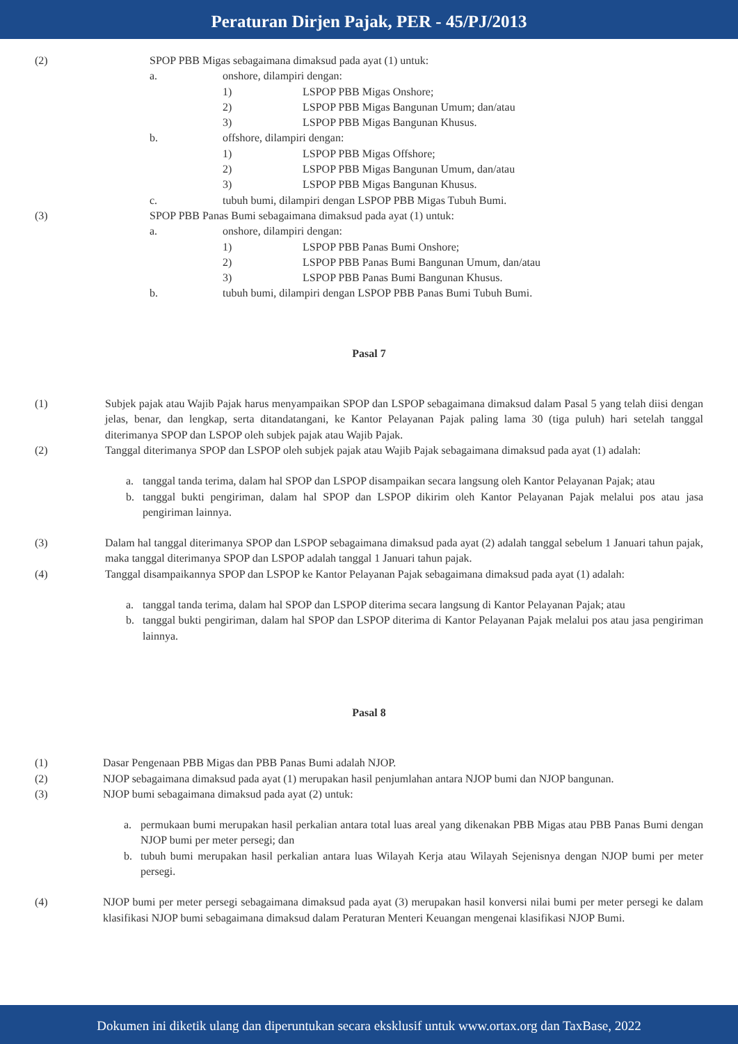Peraturan Dirjen Pajak, PER - 45/PJ/2013
(2) SPOP PBB Migas sebagaimana dimaksud pada ayat (1) untuk:
a. onshore, dilampiri dengan:
1) LSPOP PBB Migas Onshore;
2) LSPOP PBB Migas Bangunan Umum; dan/atau
3) LSPOP PBB Migas Bangunan Khusus.
b. offshore, dilampiri dengan:
1) LSPOP PBB Migas Offshore;
2) LSPOP PBB Migas Bangunan Umum, dan/atau
3) LSPOP PBB Migas Bangunan Khusus.
c. tubuh bumi, dilampiri dengan LSPOP PBB Migas Tubuh Bumi.
(3) SPOP PBB Panas Bumi sebagaimana dimaksud pada ayat (1) untuk:
a. onshore, dilampiri dengan:
1) LSPOP PBB Panas Bumi Onshore;
2) LSPOP PBB Panas Bumi Bangunan Umum, dan/atau
3) LSPOP PBB Panas Bumi Bangunan Khusus.
b. tubuh bumi, dilampiri dengan LSPOP PBB Panas Bumi Tubuh Bumi.
Pasal 7
(1) Subjek pajak atau Wajib Pajak harus menyampaikan SPOP dan LSPOP sebagaimana dimaksud dalam Pasal 5 yang telah diisi dengan jelas, benar, dan lengkap, serta ditandatangani, ke Kantor Pelayanan Pajak paling lama 30 (tiga puluh) hari setelah tanggal diterimanya SPOP dan LSPOP oleh subjek pajak atau Wajib Pajak.
(2) Tanggal diterimanya SPOP dan LSPOP oleh subjek pajak atau Wajib Pajak sebagaimana dimaksud pada ayat (1) adalah:
a. tanggal tanda terima, dalam hal SPOP dan LSPOP disampaikan secara langsung oleh Kantor Pelayanan Pajak; atau
b. tanggal bukti pengiriman, dalam hal SPOP dan LSPOP dikirim oleh Kantor Pelayanan Pajak melalui pos atau jasa pengiriman lainnya.
(3) Dalam hal tanggal diterimanya SPOP dan LSPOP sebagaimana dimaksud pada ayat (2) adalah tanggal sebelum 1 Januari tahun pajak, maka tanggal diterimanya SPOP dan LSPOP adalah tanggal 1 Januari tahun pajak.
(4) Tanggal disampaikannya SPOP dan LSPOP ke Kantor Pelayanan Pajak sebagaimana dimaksud pada ayat (1) adalah:
a. tanggal tanda terima, dalam hal SPOP dan LSPOP diterima secara langsung di Kantor Pelayanan Pajak; atau
b. tanggal bukti pengiriman, dalam hal SPOP dan LSPOP diterima di Kantor Pelayanan Pajak melalui pos atau jasa pengiriman lainnya.
Pasal 8
(1) Dasar Pengenaan PBB Migas dan PBB Panas Bumi adalah NJOP.
(2) NJOP sebagaimana dimaksud pada ayat (1) merupakan hasil penjumlahan antara NJOP bumi dan NJOP bangunan.
(3) NJOP bumi sebagaimana dimaksud pada ayat (2) untuk:
a. permukaan bumi merupakan hasil perkalian antara total luas areal yang dikenakan PBB Migas atau PBB Panas Bumi dengan NJOP bumi per meter persegi; dan
b. tubuh bumi merupakan hasil perkalian antara luas Wilayah Kerja atau Wilayah Sejenisnya dengan NJOP bumi per meter persegi.
(4) NJOP bumi per meter persegi sebagaimana dimaksud pada ayat (3) merupakan hasil konversi nilai bumi per meter persegi ke dalam klasifikasi NJOP bumi sebagaimana dimaksud dalam Peraturan Menteri Keuangan mengenai klasifikasi NJOP Bumi.
Dokumen ini diketik ulang dan diperuntukan secara eksklusif untuk www.ortax.org dan TaxBase, 2022